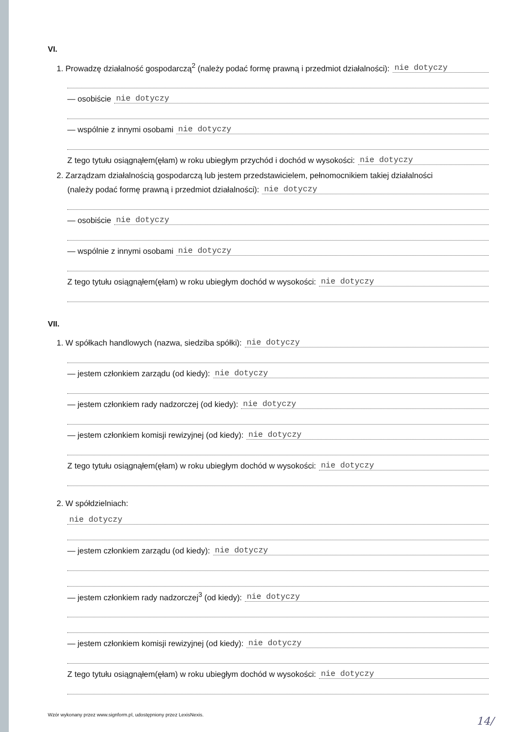VI.
1. Prowadzę działalność gospodarczą<sup>2</sup> (należy podać formę prawną i przedmiot działalności): nie dotyczy
— osobiście nie dotyczy
— wspólnie z innymi osobami nie dotyczy
Z tego tytułu osiągnąłem(ęłam) w roku ubiegłym przychód i dochód w wysokości: nie dotyczy
2. Zarządzam działalnością gospodarczą lub jestem przedstawicielem, pełnomocnikiem takiej działalności
(należy podać formę prawną i przedmiot działalności): nie dotyczy
— osobiście nie dotyczy
— wspólnie z innymi osobami nie dotyczy
Z tego tytułu osiągnąłem(ęłam) w roku ubiegłym dochód w wysokości: nie dotyczy
VII.
1. W spółkach handlowych (nazwa, siedziba spółki): nie dotyczy
— jestem członkiem zarządu (od kiedy): nie dotyczy
— jestem członkiem rady nadzorczej (od kiedy): nie dotyczy
— jestem członkiem komisji rewizyjnej (od kiedy): nie dotyczy
Z tego tytułu osiągnąłem(ęłam) w roku ubiegłym dochód w wysokości: nie dotyczy
2. W spółdzielniach:
nie dotyczy
— jestem członkiem zarządu (od kiedy): nie dotyczy
— jestem członkiem rady nadzorczej<sup>3</sup> (od kiedy): nie dotyczy
— jestem członkiem komisji rewizyjnej (od kiedy): nie dotyczy
Z tego tytułu osiągnąłem(ęłam) w roku ubiegłym dochód w wysokości: nie dotyczy
Wzór wykonany przez www.signform.pl, udostępniony przez LexisNexis.
14/